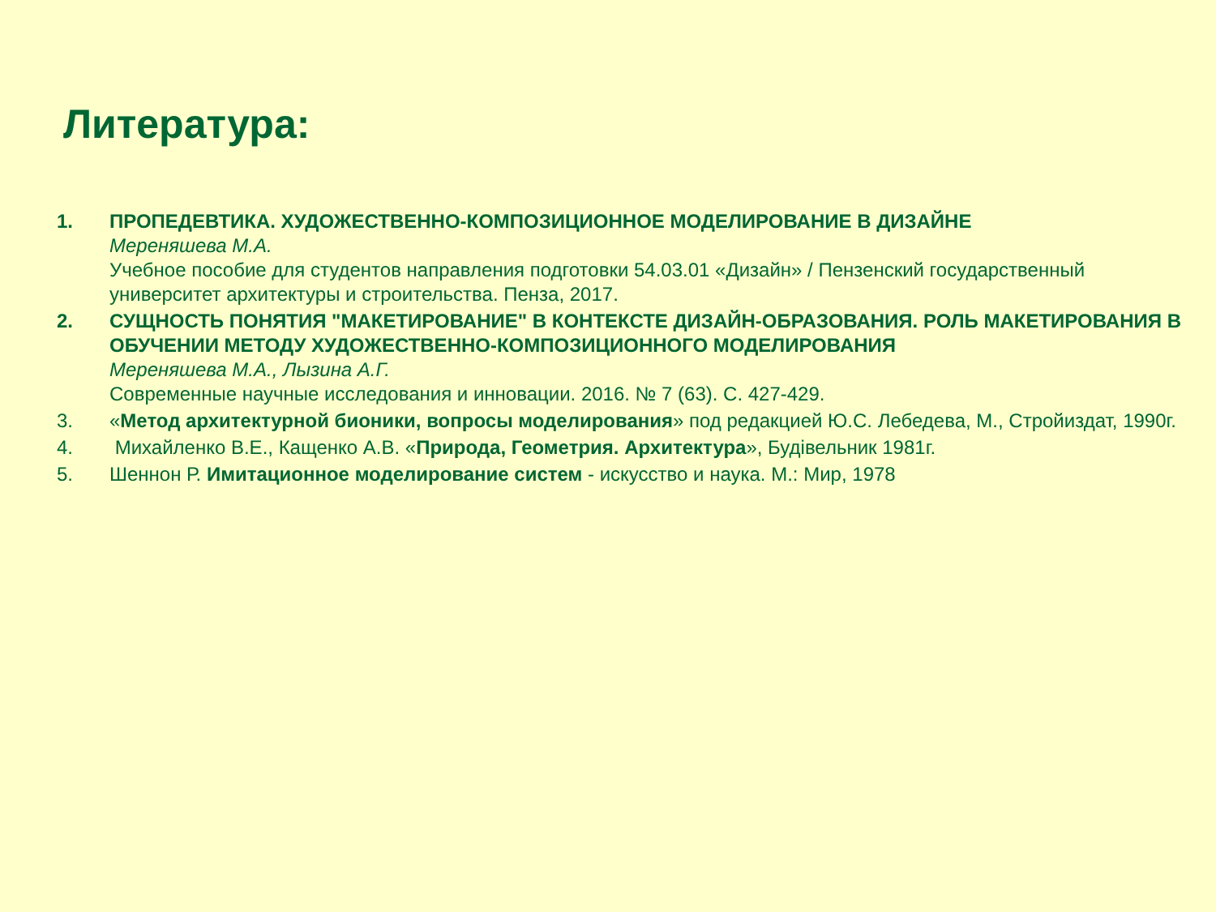Литература:
1. ПРОПЕДЕВТИКА. ХУДОЖЕСТВЕННО-КОМПОЗИЦИОННОЕ МОДЕЛИРОВАНИЕ В ДИЗАЙНЕ
Мереняшева М.А.
Учебное пособие для студентов направления подготовки 54.03.01 «Дизайн» / Пензенский государственный университет архитектуры и строительства. Пенза, 2017.
2. СУЩНОСТЬ ПОНЯТИЯ "МАКЕТИРОВАНИЕ" В КОНТЕКСТЕ ДИЗАЙН-ОБРАЗОВАНИЯ. РОЛЬ МАКЕТИРОВАНИЯ В ОБУЧЕНИИ МЕТОДУ ХУДОЖЕСТВЕННО-КОМПОЗИЦИОННОГО МОДЕЛИРОВАНИЯ
Мереняшева М.А., Лызина А.Г.
Современные научные исследования и инновации. 2016. № 7 (63). С. 427-429.
3. «Метод архитектурной бионики, вопросы моделирования» под редакцией Ю.С. Лебедева, М., Стройиздат, 1990г.
4. Михайленко В.Е., Кащенко А.В. «Природа, Геометрия. Архитектура», Будівельник 1981г.
5. Шеннон Р. Имитационное моделирование систем - искусство и наука. М.: Мир, 1978